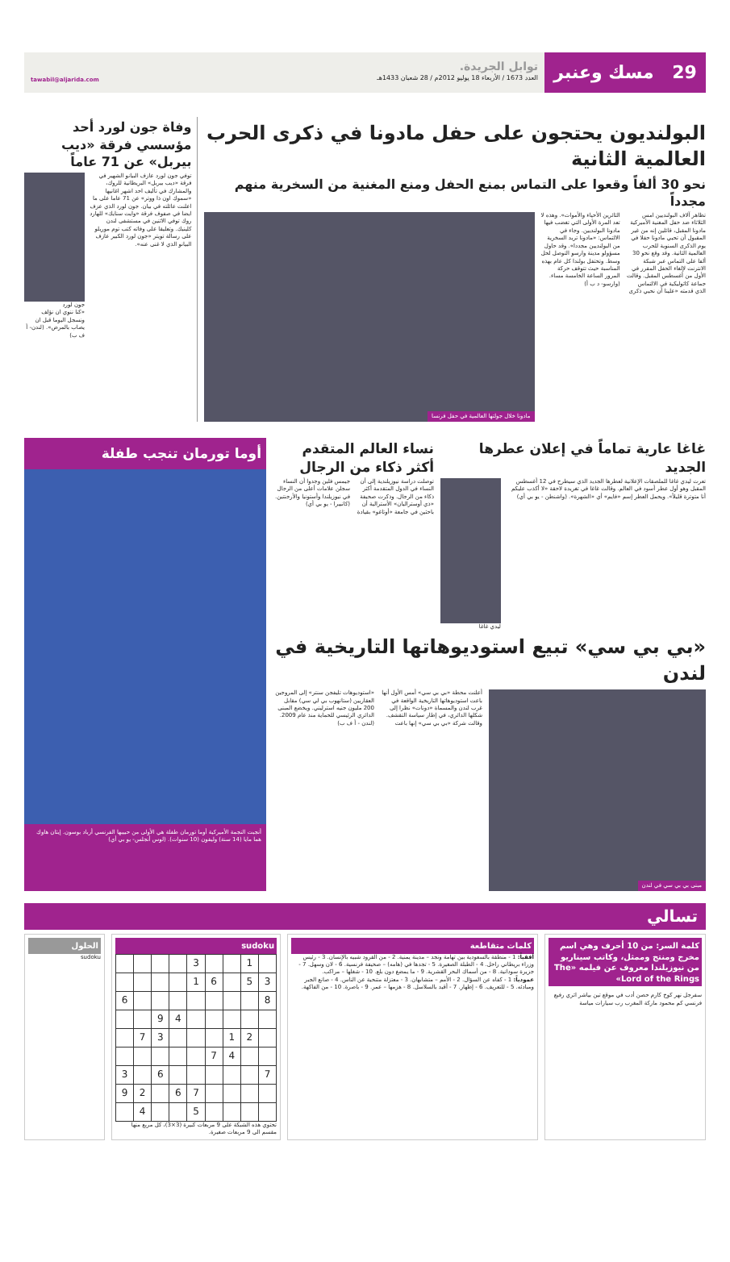29 مسك وعنبر
توابل الجريدة.
العدد 1673 / الأربعاء 18 يوليو 2012م / 28 شعبان 1433هـ
tawabil@aljarida.com
البولنديون يحتجون على حفل مادونا في ذكرى الحرب العالمية الثانية
نحو 30 ألفاً وقعوا على التماس بمنع الحفل ومنع المغنية من السخرية منهم مجدداً
تظاهر آلاف البولنديين امس الثلاثاء ضد حفل المغنية الأميركية مادونا المقبل، قائلين إنه من غير المقبول أن تحيي مادونا حفلا في يوم الذكرى السنوية للحرب العالمية الثانية. وقد وقع نحو 30 ألفا على التماس عبر شبكة الانترنت لإلغاء الحفل المقرر في الأول من أغسطس المقبل. وقالت جماعة كاثوليكية في الالتماس الذي قدمته «علينا أن نحيي ذكرى الثائرين الأحياء والأموات». وهذه لا تعد المرة الأولى التي تغضب فيها مادونا البولنديين. وجاء في الالتماس: «مادونا تريد السخرية من البولنديين مجددا». وقد حاول مسؤولو مدينة وارسو التوصل لحل وسط. وتحتفل بولندا كل عام بهذه المناسبة حيث تتوقف حركة المرور الساعة الخامسة مساء. (وارسو- د ب أ)
مادونا خلال جولتها العالمية في حفل فرنسا
وفاة جون لورد أحد مؤسسي فرقة «ديب بيربل» عن 71 عاماً
توفي جون لورد عازف البيانو الشهير في فرقة «ديب بيربل» البريطانية للروك، والمشارك في تأليف احد اشهر اغانيها «سموك اون ذا ووتر» عن 71 عاما على ما اعلنت عائلته في بيان. جون لورد الذي عزف ايضا في صفوف فرقة «وايت سنايك» للهارد روك توفي الاثنين في مستشفى لندن كلينيك. وتعليقا على وفاته كتب توم موريلو على رسالة تويتر «جون لورد الكبير عازف البيانو الذي لا غنى عنه».
جون لورد
«كنا ننوي ان نؤلف ونسجل اليوما قبل ان يصاب بالمرض». (لندن- أ ف ب)
غاغا عارية تماماً في إعلان عطرها الجديد
تعرت ليدي غاغا للملصقات الإعلانية لعطرها الجديد الذي سيطرح في 12 أغسطس المقبل وهو أول عطر أسود في العالم. وقالت غاغا في تغريدة لاحقة «لا أكذب عليكم أنا متوترة قليلاً». ويحمل العطر إسم «فايم» أي «الشهرة». (واشنطن - يو بي أي)
ليدي غاغا
نساء العالم المتقدم أكثر ذكاء من الرجال
توصلت دراسة نيوزيلندية إلى أن النساء في الدول المتقدمة أكثر ذكاء من الرجال. وذكرت صحيفة «ذي أوستراليان» الأسترالية أن باحثين في جامعة «أوتاغو» بقيادة جيمس فلين وجدوا أن النساء سجلن علامات أعلى من الرجال في نيوزيلندا وأستونيا والأرجنتين. (كانبيرا - يو بي أي)
«بي بي سي» تبيع استوديوهاتها التاريخية في لندن
مبنى بي بي سي في لندن
أعلنت محطة «بي بي سي» أمس الأول أنها باعت استوديوهاتها التاريخية الواقعة في غرب لندن والمسماة «دونات» نظرا إلى شكلها الدائري، في إطار سياسة التقشف. وقالت شركة «بي بي سي» إنها باعت «استوديوهات تليفجن سنتر» إلى المروجين العقاريين (ستانهوب بي لي سي) مقابل 200 مليون جنيه استرليني. ويخضع المبنى الدائري الرئيسي للحماية منذ عام 2009. (لندن - أ ف ب)
أوما تورمان تنجب طفلة
أنجبت النجمة الأميركية أوما تورمان طفلة هي الأولى من حبيبها الفرنسي أرباد بوسون. إيثان هاوك هما مايا (14 سنة) وليفون (10 سنوات). (لوس أنجلس- يو بي أي)
تسالي
كلمة السر: من 10 أحرف وهي اسم مخرج ومنتج وممثل، وكاتب سيناريو من نيوزيلندا معروف عن فيلمه «The Lord of the Rings»
سفرجل نهر كوخ كارم حصن أدب في موقع تين بياشر اثري رفيع فرنسي كم محمود ماركة المغرب رب سيارات مياسة
كلمات متقاطعة
أفقياً: 1 - منطقة بالسعودية بين تهامة ونجد – مدينة يمنية. 2 - من القرود شبيه بالإنسان. 3 - رئيس وزراء بريطاني راحل. 4 - الطبلة الصغيرة. 5 - تجدها في (هامه) – صحيفة فرنسية. 6 - لان وسهل. 7 - جزيرة سودانية. 8 - من أسماك البحر القشرية. 9 - ما يمضغ دون بلع. 10 - شغلها – مراكب.
عمودياً: 1 - كفاه عن السؤال. 2 - الأمم – متشابهان. 3 - معتزلة متنحية عن الناس. 4 - صانع الجبر ومبادئه. 5 - للتعريف. 6 - إظهار. 7 - أقيد بالسلاسل. 8 - هزمها – عمر. 9 - باصرة. 10 - من الفاكهة.
sudoku
| | 1 | | | 3 | | | | |
| 3 | 5 | | 6 | 1 | | | | |
| 8 | | | | | | | | 6 |
| | | | | | 4 | 9 | | |
| | 2 | 1 | | | | 3 | 7 | |
| | | 4 | 7 | | | | | |
| 7 | | | | | | 6 | | 3 |
| | | | | 7 | 6 | | 2 | 9 |
| | | | | 5 | | | 4 | |
تحتوي هذه الشبكة على 9 مربعات كبيرة (3×3)، كل مربع منها مقسم الى 9 مربعات صغيرة.
الحلول
sudoku